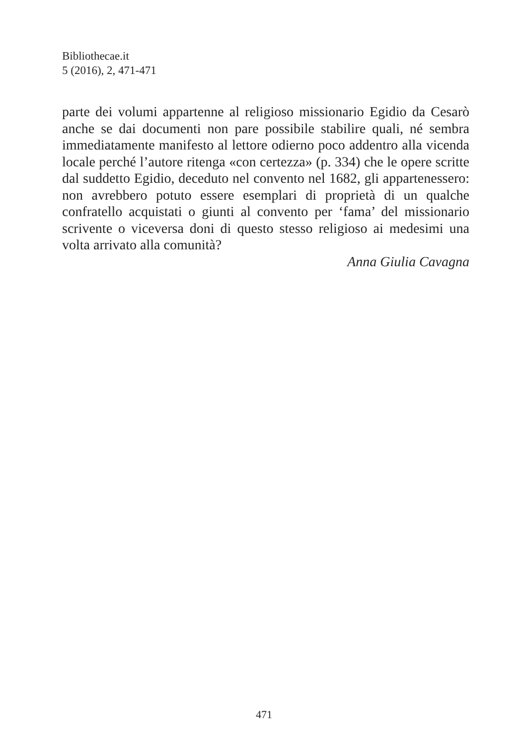Bibliothecae.it
5 (2016), 2, 471-471
parte dei volumi appartenne al religioso missionario Egidio da Cesarò anche se dai documenti non pare possibile stabilire quali, né sembra immediatamente manifesto al lettore odierno poco addentro alla vicenda locale perché l’autore ritenga «con certezza» (p. 334) che le opere scritte dal suddetto Egidio, deceduto nel convento nel 1682, gli appartenessero: non avrebbero potuto essere esemplari di proprietà di un qualche confratello acquistati o giunti al convento per ‘fama’ del missionario scrivente o viceversa doni di questo stesso religioso ai medesimi una volta arrivato alla comunità?
Anna Giulia Cavagna
471